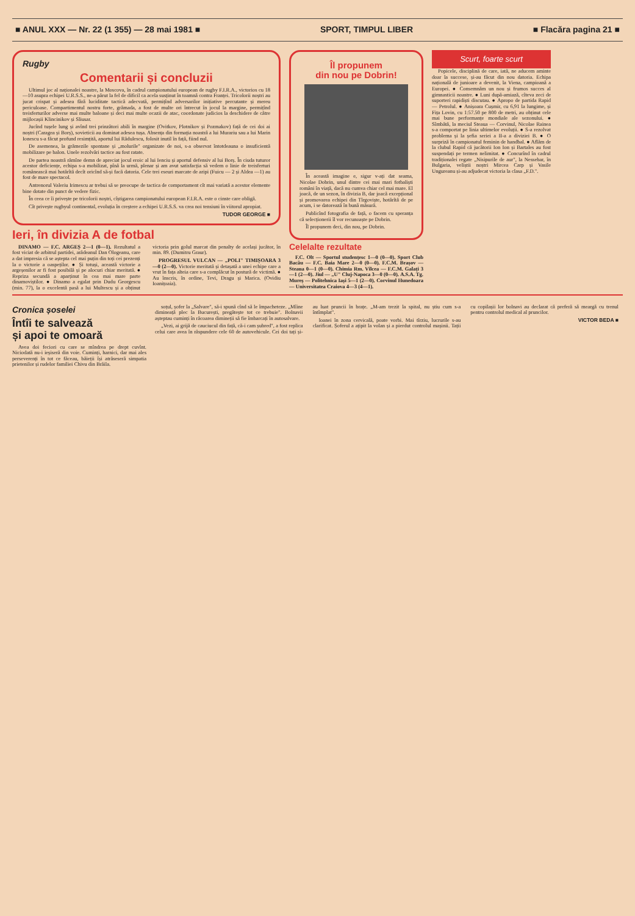■ ANUL XXX — Nr. 22 (1 355) — 28 mai 1981 ■ SPORT, TIMPUL LIBER ■ Flacăra pagina 21 ■
Rugby
Comentarii și concluzii
Ultimul joc al naționalei noastre, la Moscova, în cadrul campionatului european de rugby F.I.R.A., victorios cu 18—10 asupra echipei U.R.S.S., ne-a părut la fel de dificil ca acela susținut în toamnă contra Franței. Tricolorii noștri au jucat crispat și adesea fără luciditate tactică adecvată, permițînd adversarilor inițiative percutante și mereu periculoase. Compartimentul nostru forte, grămada, a fost de multe ori întrecut în jocul la margine, permițînd treisferturilor adverse mai multe baloane și deci mai multe ocazii de atac, coordonate judicios la deschidere de către mijlocașii Klincinikov și Sliusar.
Jucînd tușele lung și avînd trei prinzători abili în margine (Ovitkov, Plotnikov și Pozmakov) față de cei doi ai noștri (Caragea și Borș), sovieticii au dominat adesea tușa. Absența din formația noastră a lui Murariu sau a lui Marin Ionescu s-a făcut profund resimțită, aportul lui Rădulescu, folosit inutil în față, fiind nul.
De asemenea, la grămezile spontane și „molurile" organizate de noi, s-a observat întotdeauna o insuficientă mobilizare pe balon. Unele rezolvări tactice au fost ratate.
De partea noastră rămîne demn de apreciat jocul eroic al lui Ienciu și aportul defensiv al lui Borș. În ciuda tuturor acestor deficiențe, echipa s-a mobilizat, pînă la urmă, plenar și am avut satisfacția să vedem o linie de treisferturi românească mai hotărîtă decît oricînd să-și facă datoria. Cele trei eseuri marcate de aripi (Fuicu — 2 și Aldea —1) au fost de mare spectacol.
Antrenorul Valeriu Irimescu ar trebui să se preocupe de tactica de comportament cît mai variată a acestor elemente bine dotate din punct de vedere fizic.
În ceea ce îi privește pe tricolorii noștri, cîștigarea campionatului european F.I.R.A. este o cinste care obligă.
Cît privește rugbyul continental, evoluția în creștere a echipei U.R.S.S. va crea noi tensiuni în viitorul apropiat.
TUDOR GEORGE ■
Ieri, în divizia A de fotbal
DINAMO — F.C. ARGEȘ 2—1 (0—1). Rezultatul a fost viciat de arbitrul partidei, arădeanul Dan Ologeanu, care a dat impresia că se aștepta cel mai puțin din toți cei prezenți la o victorie a oaspeților. ● Și totuși, această victorie a argeșenilor ar fi fost posibilă și pe alocuri chiar meritată. ● Repriza secundă a aparținut în cea mai mare parte dinamoviștilor. ● Dinamo a egalat prin Dudu Georgescu (min. 77), la o excelentă pasă a lui Multescu și a obținut victoria prin golul marcat din penalty de același jucător, în min. 89. (Dumitru Graur).
PROGRESUL VULCAN — „POLI" TIMIȘOARA 3—0 (2—0). Victorie meritată și detașată a unei echipe care a vrut în fața alteia care s-a complăcut în postură de victimă. ● Au înscris, în ordine, Tevi, Dragu și Marica. (Ovidiu Ioanițoaia).
Îl propunem
din nou pe Dobrin!
În această imagine e, sigur v-ați dat seama, Nicolae Dobrin, unul dintre cei mai mari fotbaliști români în viață, dacă nu cumva chiar cel mai mare. El joacă, de un sezon, în divizia B, dar joacă excepțional și promovarea echipei din Tîrgoviște, hotărîtă de pe acum, i se datorează în bună măsură.
Publicînd fotografia de față, o facem cu speranța că selecționerii îl vor recunoaște pe Dobrin.
Îl propunem deci, din nou, pe Dobrin.
Celelalte rezultate
F.C. Olt — Sportul studențesc 1—0 (0—0). Sport Club Bacău — F.C. Baia Mare 2—0 (0—0). F.C.M. Brașov — Steaua 0—1 (0—0). Chimia Rm. Vîlcea — F.C.M. Galați 3—1 (2—0). Jiul — „U" Cluj-Napoca 3—0 (0—0). A.S.A. Tg. Mureș — Politehnica Iași 5—1 (2—0). Corvinul Hunedoara — Universitatea Craiova 4—3 (4—1).
Scurt, foarte scurt
Popicele, disciplină de care, iată, ne aducem aminte doar la succese, și-au făcut din nou datoria. Echipa națională de junioare a devenit, la Viena, campioană a Europei. ● Consemnăm un nou și frumos succes al gimnasticii noastre. ● Luni după-amiază, cîteva zeci de suporteri rapidiști discutau. ● Apropo de partida Rapid — Petrolul. ● Anișoara Cușmir, cu 6,91 la lungime, și Fița Lovin, cu 1:57.50 pe 800 de metri, au obținut cele mai bune performanțe mondiale ale sezonului. ● Sîmbătă, la meciul Steaua — Corvinul, Nicolae Rainea s-a comportat pe linia ultimelor evoluții. ● S-a rezolvat problema și la șefia seriei a II-a a diviziei B. ● O surpriză în campionatul feminin de handbal. ● Aflăm de la clubul Rapid că jucătorii Ion Ion și Bartales au fost suspendați pe termen nelimitat. ● Concurînd în cadrul tradiționalei regate „Nisipurile de aur", la Nessebar, în Bulgaria, veliștii noștri Mircea Carp și Vasile Ungureanu și-au adjudecat victoria la clasa „F.D.".
Cronica șoselei
Întîi te salvează
și apoi te omoară
Avea doi feciori cu care se mîndrea pe drept cuvînt. Niciodată nu-i ieșiseră din voie. Cuminți, harnici, dar mai ales perseverenți în tot ce făceau, băieții își atrăseseră simpatia prietenilor și rudelor familiei Chivu din Brăila.
soțul, șofer la „Salvare", să-i spună cînd să le împacheteze. „Mîine dimineață plec la București, pregătește tot ce trebuie". Bolnavii așteptau cuminți în răcoarea dimineții să fie îmbarcați în autosalvare.
„Vezi, ai grijă de cauciucul din față, că-i cam șubred", a fost replica celui care avea în răspundere cele 60 de autovehicule. Cei doi tați și-au luat pruncii în brațe. „M-am trezit la spital, nu știu cum s-a întîmplat".
loanei în zona cervicală, poate vorbi. Mai tîrziu, lucrurile s-au clarificat. Șoferul a ațipit la volan și a pierdut controlul mașinii. Tații cu copilașii lor bolnavi au declarat că preferă să meargă cu trenul pentru controlul medical al pruncilor.
VICTOR BEDA ■